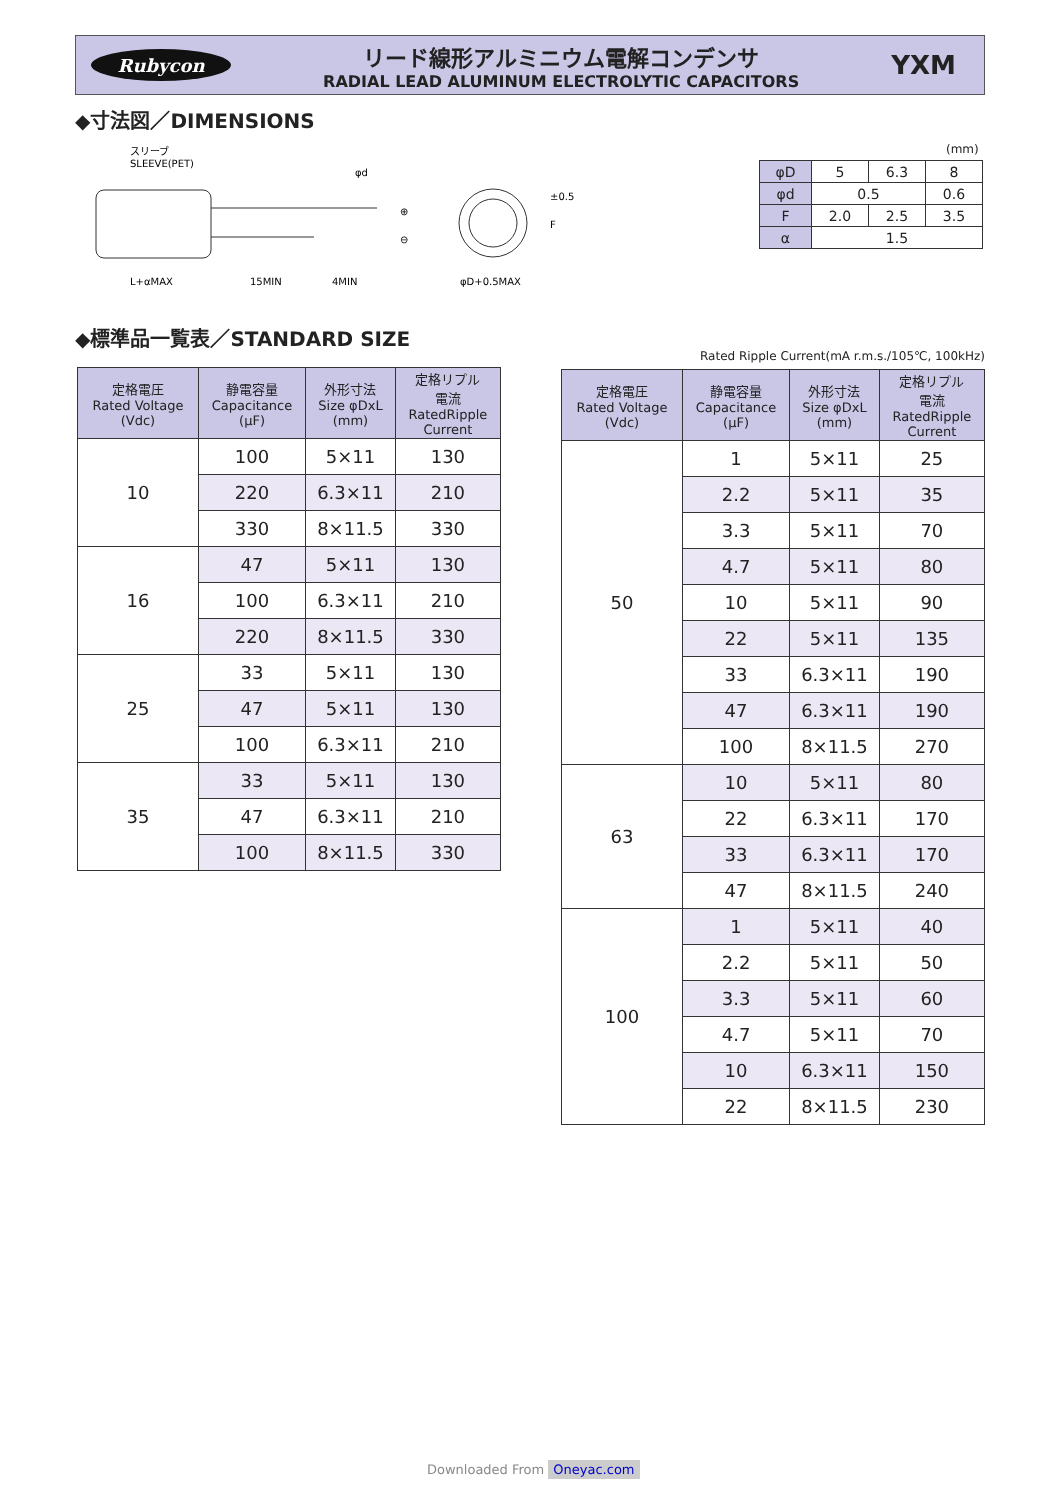Rubycon
リード線形アルミニウム電解コンデンサ
RADIAL LEAD ALUMINUM ELECTROLYTIC CAPACITORS
YXM
◆寸法図／DIMENSIONS
スリーブ
SLEEVE(PET)
φd
L+αMAX
15MIN
4MIN
⊕
⊖
φD+0.5MAX
±0.5
F
(mm)
| φD | 5 | 6.3 | 8 |
| φd | 0.5 | | 0.6 |
| F | 2.0 | 2.5 | 3.5 |
| α | 1.5 | | |
◆標準品一覧表／STANDARD SIZE
Rated Ripple Current(mA r.m.s./105℃, 100kHz)
| 定格電圧 Rated Voltage (Vdc) | 静電容量 Capacitance (μF) | 外形寸法 Size φDxL (mm) | 定格リプル 電流 RatedRipple Current |
| --- | --- | --- | --- |
| 10 | 100 | 5×11 | 130 |
| | 220 | 6.3×11 | 210 |
| | 330 | 8×11.5 | 330 |
| 16 | 47 | 5×11 | 130 |
| | 100 | 6.3×11 | 210 |
| | 220 | 8×11.5 | 330 |
| 25 | 33 | 5×11 | 130 |
| | 47 | 5×11 | 130 |
| | 100 | 6.3×11 | 210 |
| 35 | 33 | 5×11 | 130 |
| | 47 | 6.3×11 | 210 |
| | 100 | 8×11.5 | 330 |
| 定格電圧 Rated Voltage (Vdc) | 静電容量 Capacitance (μF) | 外形寸法 Size φDxL (mm) | 定格リプル 電流 RatedRipple Current |
| --- | --- | --- | --- |
| 50 | 1 | 5×11 | 25 |
| | 2.2 | 5×11 | 35 |
| | 3.3 | 5×11 | 70 |
| | 4.7 | 5×11 | 80 |
| | 10 | 5×11 | 90 |
| | 22 | 5×11 | 135 |
| | 33 | 6.3×11 | 190 |
| | 47 | 6.3×11 | 190 |
| | 100 | 8×11.5 | 270 |
| 63 | 10 | 5×11 | 80 |
| | 22 | 6.3×11 | 170 |
| | 33 | 6.3×11 | 170 |
| | 47 | 8×11.5 | 240 |
| 100 | 1 | 5×11 | 40 |
| | 2.2 | 5×11 | 50 |
| | 3.3 | 5×11 | 60 |
| | 4.7 | 5×11 | 70 |
| | 10 | 6.3×11 | 150 |
| | 22 | 8×11.5 | 230 |
Downloaded From Oneyac.com